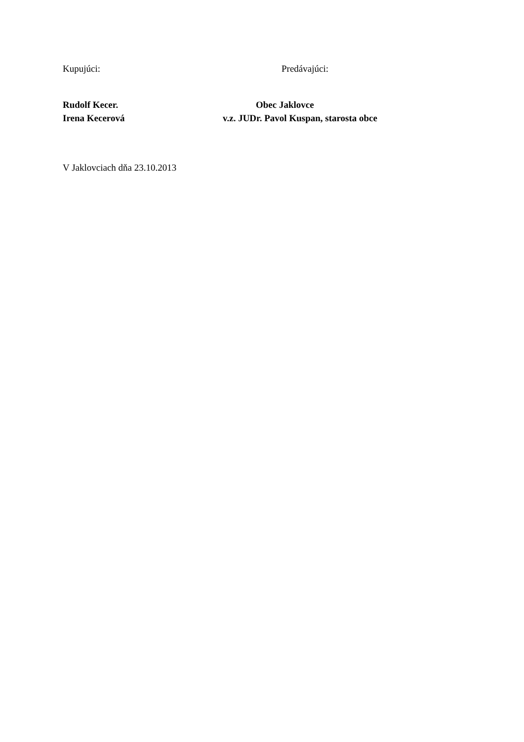Kupujúci: Predávajúci:
Rudolf Kecer. Obec Jaklovce
Irena Kecerová v.z. JUDr. Pavol Kuspan, starosta obce
V Jaklovciach dňa 23.10.2013